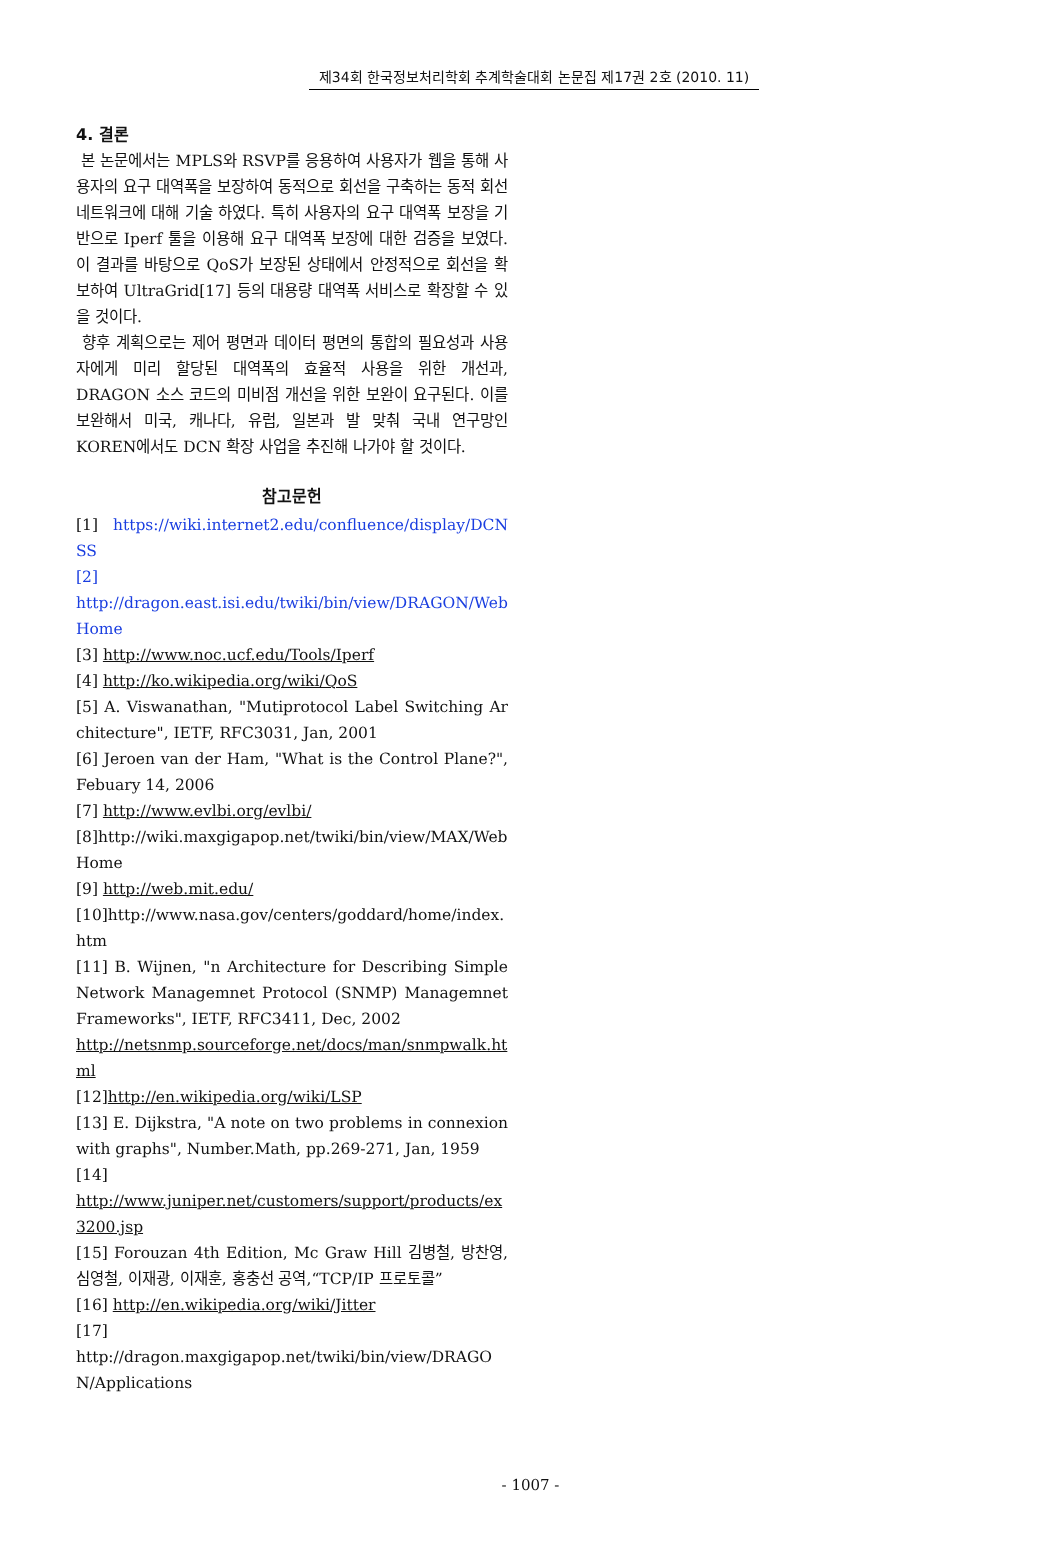제34회 한국정보처리학회 추계학술대회 논문집 제17권 2호 (2010. 11)
4. 결론
본 논문에서는 MPLS와 RSVP를 응용하여 사용자가 웹을 통해 사용자의 요구 대역폭을 보장하여 동적으로 회선을 구축하는 동적 회선 네트워크에 대해 기술 하였다. 특히 사용자의 요구 대역폭 보장을 기반으로 Iperf 툴을 이용해 요구 대역폭 보장에 대한 검증을 보였다. 이 결과를 바탕으로 QoS가 보장된 상태에서 안정적으로 회선을 확보하여 UltraGrid[17] 등의 대용량 대역폭 서비스로 확장할 수 있을 것이다.
향후 계획으로는 제어 평면과 데이터 평면의 통합의 필요성과 사용자에게 미리 할당된 대역폭의 효율적 사용을 위한 개선과, DRAGON 소스 코드의 미비점 개선을 위한 보완이 요구된다. 이를 보완해서 미국, 캐나다, 유럽, 일본과 발 맞춰 국내 연구망인 KOREN에서도 DCN 확장 사업을 추진해 나가야 할 것이다.
참고문헌
[1] https://wiki.internet2.edu/confluence/display/DCNSS
[2]
http://dragon.east.isi.edu/twiki/bin/view/DRAGON/WebHome
[3] http://www.noc.ucf.edu/Tools/Iperf
[4] http://ko.wikipedia.org/wiki/QoS
[5] A. Viswanathan, "Mutiprotocol Label Switching Architecture", IETF, RFC3031, Jan, 2001
[6] Jeroen van der Ham, "What is the Control Plane?", Febuary 14, 2006
[7] http://www.evlbi.org/evlbi/
[8]http://wiki.maxgigapop.net/twiki/bin/view/MAX/WebHome
[9] http://web.mit.edu/
[10]http://www.nasa.gov/centers/goddard/home/index.htm
[11] B. Wijnen, "n Architecture for Describing Simple Network Managemnet Protocol (SNMP) Managemnet Frameworks", IETF, RFC3411, Dec, 2002
http://netsnmp.sourceforge.net/docs/man/snmpwalk.html
[12]http://en.wikipedia.org/wiki/LSP
[13] E. Dijkstra, "A note on two problems in connexion with graphs", Number.Math, pp.269-271, Jan, 1959
[14]
http://www.juniper.net/customers/support/products/ex3200.jsp
[15] Forouzan 4th Edition, Mc Graw Hill 김병철, 방찬영, 심영철, 이재광, 이재훈, 홍충선 공역,“TCP/IP 프로토콜”
[16] http://en.wikipedia.org/wiki/Jitter
[17]
http://dragon.maxgigapop.net/twiki/bin/view/DRAGON/Applications
- 1007 -